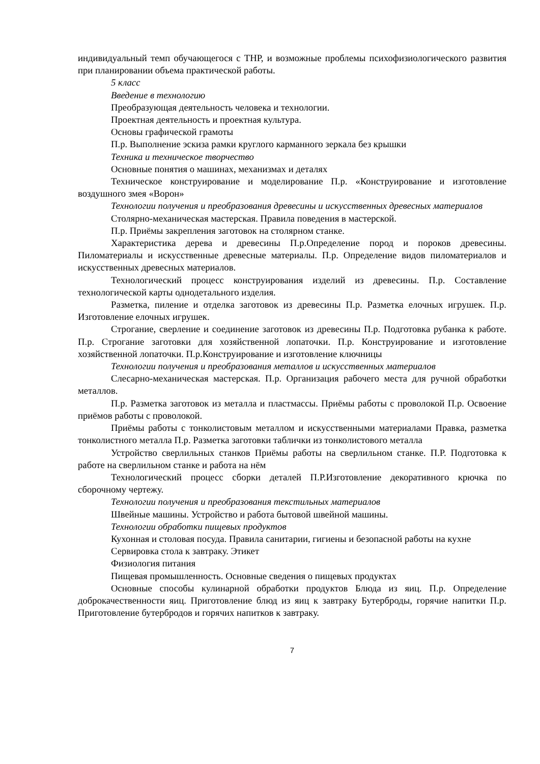индивидуальный темп обучающегося с ТНР, и возможные проблемы психофизиологического развития при планировании объема практической работы.
5 класс
Введение в технологию
Преобразующая деятельность человека и технологии.
Проектная деятельность и проектная культура.
Основы графической грамоты
П.р. Выполнение эскиза рамки круглого карманного зеркала без крышки
Техника и техническое творчество
Основные понятия о машинах, механизмах и деталях
Техническое конструирование и моделирование П.р. «Конструирование и изготовление воздушного змея «Ворон»
Технологии получения и преобразования древесины и искусственных древесных материалов
Столярно-механическая мастерская. Правила поведения в мастерской.
П.р. Приёмы закрепления заготовок на столярном станке.
Характеристика дерева и древесины П.р.Определение пород и пороков древесины. Пиломатериалы и искусственные древесные материалы. П.р. Определение видов пиломатериалов и искусственных древесных материалов.
Технологический процесс конструирования изделий из древесины. П.р. Составление технологической карты однодетального изделия.
Разметка, пиление и отделка заготовок из древесины П.р. Разметка елочных игрушек. П.р. Изготовление елочных игрушек.
Строгание, сверление и соединение заготовок из древесины П.р. Подготовка рубанка к работе. П.р. Строгание заготовки для хозяйственной лопаточки. П.р. Конструирование и изготовление хозяйственной лопаточки. П.р.Конструирование и изготовление ключницы
Технологии получения и преобразования металлов и искусственных материалов
Слесарно-механическая мастерская. П.р. Организация рабочего места для ручной обработки металлов.
П.р. Разметка заготовок из металла и пластмассы. Приёмы работы с проволокой П.р. Освоение приёмов работы с проволокой.
Приёмы работы с тонколистовым металлом и искусственными материалами Правка, разметка тонколистного металла П.р. Разметка заготовки таблички из тонколистового металла
Устройство сверлильных станков Приёмы работы на сверлильном станке. П.Р. Подготовка к работе на сверлильном станке и работа на нём
Технологический процесс сборки деталей П.Р.Изготовление декоративного крючка по сборочному чертежу.
Технологии получения и преобразования текстильных материалов
Швейные машины. Устройство и работа бытовой швейной машины.
Технологии обработки пищевых продуктов
Кухонная и столовая посуда. Правила санитарии, гигиены и безопасной работы на кухне
Сервировка стола к завтраку. Этикет
Физиология питания
Пищевая промышленность. Основные сведения о пищевых продуктах
Основные способы кулинарной обработки продуктов Блюда из яиц. П.р. Определение доброкачественности яиц. Приготовление блюд из яиц к завтраку Бутерброды, горячие напитки П.р. Приготовление бутербродов и горячих напитков к завтраку.
7